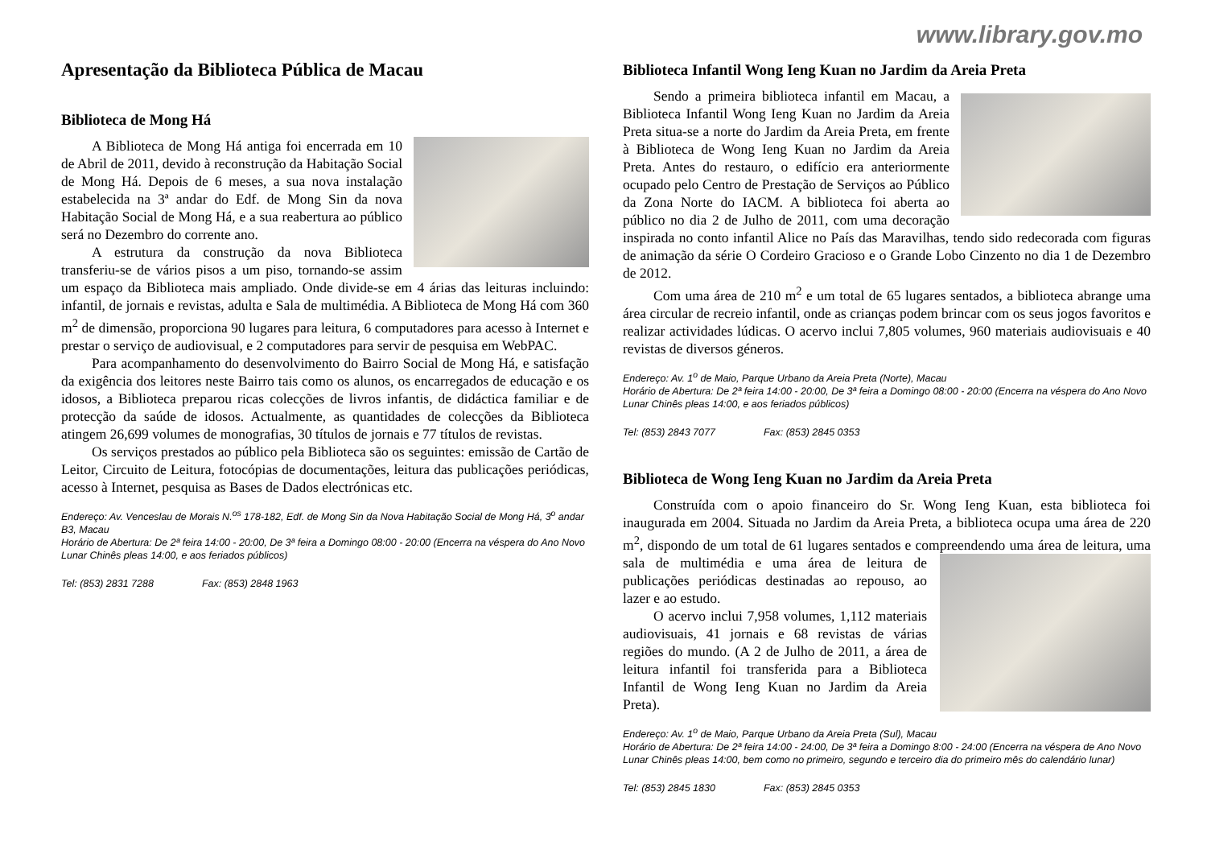www.library.gov.mo
Apresentação da Biblioteca Pública de Macau
Biblioteca de Mong Há
A Biblioteca de Mong Há antiga foi encerrada em 10 de Abril de 2011, devido à reconstrução da Habitação Social de Mong Há. Depois de 6 meses, a sua nova instalação estabelecida na 3ª andar do Edf. de Mong Sin da nova Habitação Social de Mong Há, e a sua reabertura ao público será no Dezembro do corrente ano.
A estrutura da construção da nova Biblioteca transferiu-se de vários pisos a um piso, tornando-se assim um espaço da Biblioteca mais ampliado. Onde divide-se em 4 árias das leituras incluindo: infantil, de jornais e revistas, adulta e Sala de multimédia. A Biblioteca de Mong Há com 360 m<sup>2</sup> de dimensão, proporciona 90 lugares para leitura, 6 computadores para acesso à Internet e prestar o serviço de audiovisual, e 2 computadores para servir de pesquisa em WebPAC.
Para acompanhamento do desenvolvimento do Bairro Social de Mong Há, e satisfação da exigência dos leitores neste Bairro tais como os alunos, os encarregados de educação e os idosos, a Biblioteca preparou ricas colecções de livros infantis, de didáctica familiar e de protecção da saúde de idosos. Actualmente, as quantidades de colecções da Biblioteca atingem 26,699 volumes de monografias, 30 títulos de jornais e 77 títulos de revistas.
Os serviços prestados ao público pela Biblioteca são os seguintes: emissão de Cartão de Leitor, Circuito de Leitura, fotocópias de documentações, leitura das publicações periódicas, acesso à Internet, pesquisa as Bases de Dados electrónicas etc.
Endereço: Av. Venceslau de Morais N.<sup>os</sup> 178-182, Edf. de Mong Sin da Nova Habitação Social de Mong Há, 3<sup>o</sup> andar B3, Macau
Horário de Abertura: De 2ª feira 14:00 - 20:00, De 3ª feira a Domingo 08:00 - 20:00 (Encerra na véspera do Ano Novo Lunar Chinês pleas 14:00, e aos feriados públicos)
Tel: (853) 2831 7288 Fax: (853) 2848 1963
Biblioteca Infantil Wong Ieng Kuan no Jardim da Areia Preta
Sendo a primeira biblioteca infantil em Macau, a Biblioteca Infantil Wong Ieng Kuan no Jardim da Areia Preta situa-se a norte do Jardim da Areia Preta, em frente à Biblioteca de Wong Ieng Kuan no Jardim da Areia Preta. Antes do restauro, o edifício era anteriormente ocupado pelo Centro de Prestação de Serviços ao Público da Zona Norte do IACM. A biblioteca foi aberta ao público no dia 2 de Julho de 2011, com uma decoração inspirada no conto infantil Alice no País das Maravilhas, tendo sido redecorada com figuras de animação da série O Cordeiro Gracioso e o Grande Lobo Cinzento no dia 1 de Dezembro de 2012.
Com uma área de 210 m<sup>2</sup> e um total de 65 lugares sentados, a biblioteca abrange uma área circular de recreio infantil, onde as crianças podem brincar com os seus jogos favoritos e realizar actividades lúdicas. O acervo inclui 7,805 volumes, 960 materiais audiovisuais e 40 revistas de diversos géneros.
Endereço: Av. 1<sup>o</sup> de Maio, Parque Urbano da Areia Preta (Norte), Macau
Horário de Abertura: De 2ª feira 14:00 - 20:00, De 3ª feira a Domingo 08:00 - 20:00 (Encerra na véspera do Ano Novo Lunar Chinês pleas 14:00, e aos feriados públicos)
Tel: (853) 2843 7077 Fax: (853) 2845 0353
Biblioteca de Wong Ieng Kuan no Jardim da Areia Preta
Construída com o apoio financeiro do Sr. Wong Ieng Kuan, esta biblioteca foi inaugurada em 2004. Situada no Jardim da Areia Preta, a biblioteca ocupa uma área de 220 m<sup>2</sup>, dispondo de um total de 61 lugares sentados e compreendendo uma área de leitura, uma sala de multimédia e uma área de leitura de publicações periódicas destinadas ao repouso, ao lazer e ao estudo.
O acervo inclui 7,958 volumes, 1,112 materiais audiovisuais, 41 jornais e 68 revistas de várias regiões do mundo. (A 2 de Julho de 2011, a área de leitura infantil foi transferida para a Biblioteca Infantil de Wong Ieng Kuan no Jardim da Areia Preta).
Endereço: Av. 1<sup>o</sup> de Maio, Parque Urbano da Areia Preta (Sul), Macau
Horário de Abertura: De 2ª feira 14:00 - 24:00, De 3ª feira a Domingo 8:00 - 24:00 (Encerra na véspera de Ano Novo Lunar Chinês pleas 14:00, bem como no primeiro, segundo e terceiro dia do primeiro mês do calendário lunar)
Tel: (853) 2845 1830 Fax: (853) 2845 0353